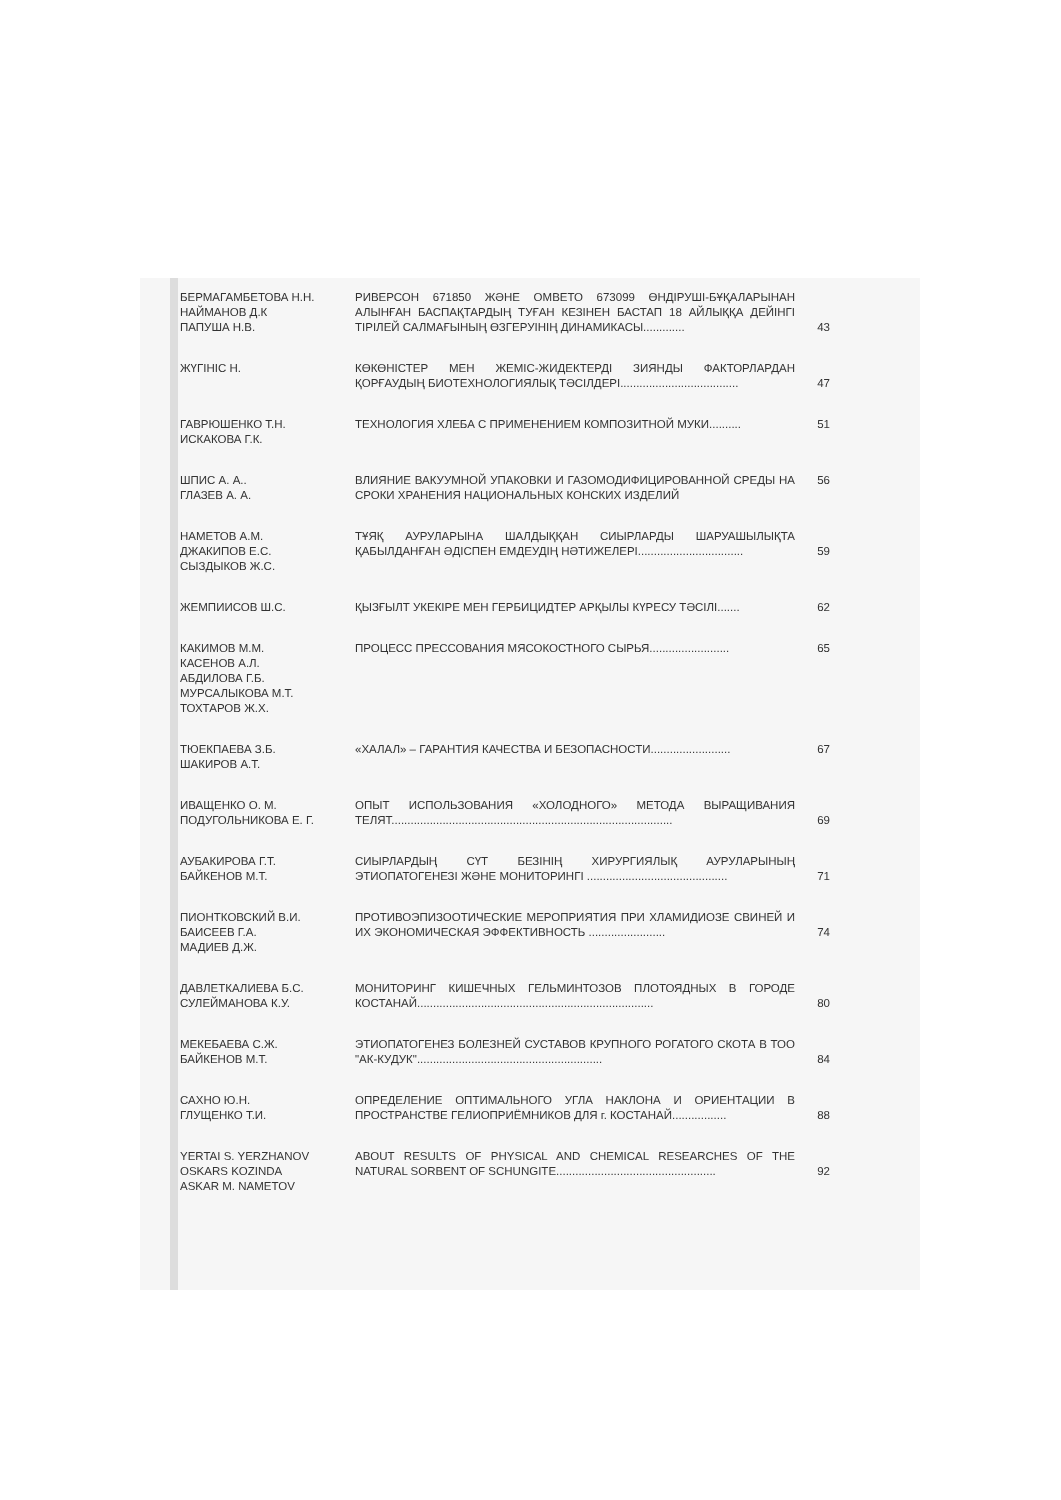| БЕРМАГАМБЕТОВА Н.Н. НАЙМАНОВ Д.К ПАПУША Н.В. | РИВЕРСОН 671850 ЖӘНЕ ОМВЕТО 673099 ӨНДІРУШІ-БҰҚАЛАРЫНАН АЛЫНҒАН БАСПАҚТАРДЫҢ ТУҒАН КЕЗІНЕН БАСТАП 18 АЙЛЫҚҚА ДЕЙІНГІ ТІРІЛЕЙ САЛМАҒЫНЫҢ ӨЗГЕРУІНІҢ ДИНАМИКАСЫ............. | 43 |
| ЖҮГІНІС Н. | КӨКӨНІСТЕР МЕН ЖЕМІС-ЖИДЕКТЕРДІ ЗИЯНДЫ ФАКТОРЛАРДАН ҚОРҒАУДЫҢ БИОТЕХНОЛОГИЯЛЫҚ ТӘСІЛДЕРІ..................................... | 47 |
| ГАВРЮШЕНКО Т.Н. ИСКАКОВА Г.К. | ТЕХНОЛОГИЯ ХЛЕБА С ПРИМЕНЕНИЕМ КОМПОЗИТНОЙ МУКИ.......... | 51 |
| ШПИС А. А.. ГЛАЗЕВ А. А. | ВЛИЯНИЕ ВАКУУМНОЙ УПАКОВКИ И ГАЗОМОДИФИЦИРОВАННОЙ СРЕДЫ НА СРОКИ ХРАНЕНИЯ НАЦИОНАЛЬНЫХ КОНСКИХ ИЗДЕЛИЙ | 56 |
| НАМЕТОВ А.М. ДЖАКИПОВ Е.С. СЫЗДЫКОВ Ж.С. | ТҰЯҚ АУРУЛАРЫНА ШАЛДЫҚҚАН СИЫРЛАРДЫ ШАРУАШЫЛЫҚТА ҚАБЫЛДАНҒАН ӘДІСПЕН ЕМДЕУДІҢ НӘТИЖЕЛЕРІ................................. | 59 |
| ЖЕМПИИСОВ Ш.С. | ҚЫЗҒЫЛТ УКЕКІРЕ МЕН ГЕРБИЦИДТЕР АРҚЫЛЫ КҮРЕСУ ТӘСІЛІ....... | 62 |
| КАКИМОВ М.М. КАСЕНОВ А.Л. АБДИЛОВА Г.Б. МУРСАЛЫКОВА М.Т. ТОХТАРОВ Ж.Х. | ПРОЦЕСС ПРЕССОВАНИЯ МЯСОКОСТНОГО СЫРЬЯ......................... | 65 |
| ТЮЕКПАЕВА З.Б. ШАКИРОВ А.Т. | «ХАЛАЛ» – ГАРАНТИЯ КАЧЕСТВА И БЕЗОПАСНОСТИ......................... | 67 |
| ИВАЩЕНКО О. М. ПОДУГОЛЬНИКОВА Е. Г. | ОПЫТ ИСПОЛЬЗОВАНИЯ «ХОЛОДНОГО» МЕТОДА ВЫРАЩИВАНИЯ ТЕЛЯТ........................................................................................ | 69 |
| АУБАКИРОВА Г.Т. БАЙКЕНОВ М.Т. | СИЫРЛАРДЫҢ СҮТ БЕЗІНІҢ ХИРУРГИЯЛЫҚ АУРУЛАРЫНЫҢ ЭТИОПАТОГЕНЕЗІ ЖӘНЕ МОНИТОРИНГІ ............................................ | 71 |
| ПИОНТКОВСКИЙ В.И. БАИСЕЕВ Г.А. МАДИЕВ Д.Ж. | ПРОТИВОЭПИЗООТИЧЕСКИЕ МЕРОПРИЯТИЯ ПРИ ХЛАМИДИОЗЕ СВИНЕЙ И ИХ ЭКОНОМИЧЕСКАЯ ЭФФЕКТИВНОСТЬ ........................ | 74 |
| ДАВЛЕТКАЛИЕВА Б.С. СУЛЕЙМАНОВА К.У. | МОНИТОРИНГ КИШЕЧНЫХ ГЕЛЬМИНТОЗОВ ПЛОТОЯДНЫХ В ГОРОДЕ КОСТАНАЙ.......................................................................... | 80 |
| МЕКЕБАЕВА С.Ж. БАЙКЕНОВ М.Т. | ЭТИОПАТОГЕНЕЗ БОЛЕЗНЕЙ СУСТАВОВ КРУПНОГО РОГАТОГО СКОТА В ТОО "АК-КУДУК".......................................................... | 84 |
| САХНО Ю.Н. ГЛУЩЕНКО Т.И. | ОПРЕДЕЛЕНИЕ ОПТИМАЛЬНОГО УГЛА НАКЛОНА И ОРИЕНТАЦИИ В ПРОСТРАНСТВЕ ГЕЛИОПРИЁМНИКОВ ДЛЯ г. КОСТАНАЙ................. | 88 |
| YERTAI S. YERZHANOV OSKARS KOZINDA ASKAR M. NAMETOV | ABOUT RESULTS OF PHYSICAL AND CHEMICAL RESEARCHES OF THE NATURAL SORBENT OF SCHUNGITE.................................................. | 92 |